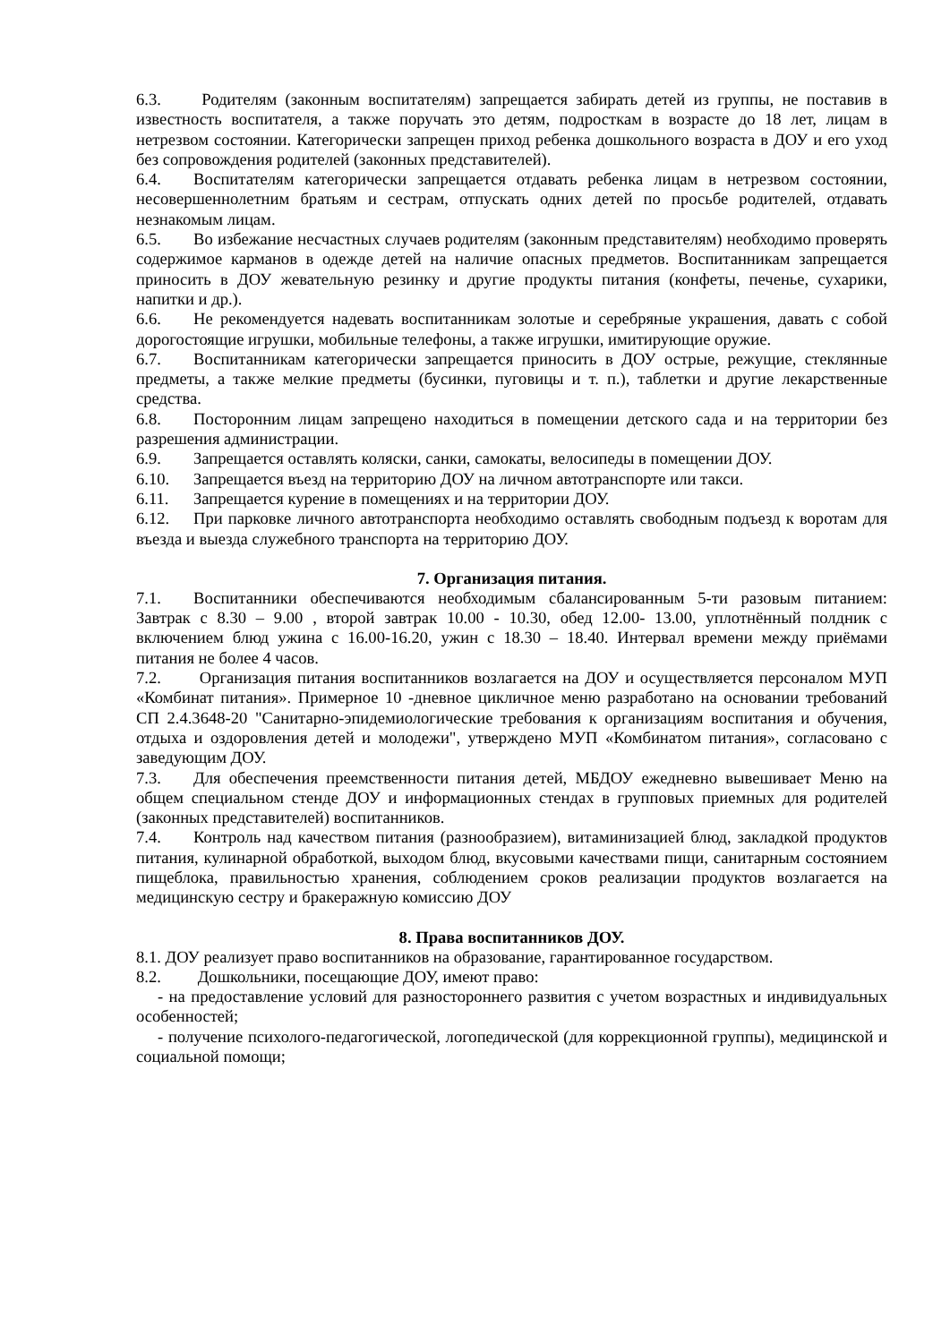6.3. Родителям (законным воспитателям) запрещается забирать детей из группы, не поставив в известность воспитателя, а также поручать это детям, подросткам в возрасте до 18 лет, лицам в нетрезвом состоянии. Категорически запрещен приход ребенка дошкольного возраста в ДОУ и его уход без сопровождения родителей (законных представителей).
6.4. Воспитателям категорически запрещается отдавать ребенка лицам в нетрезвом состоянии, несовершеннолетним братьям и сестрам, отпускать одних детей по просьбе родителей, отдавать незнакомым лицам.
6.5. Во избежание несчастных случаев родителям (законным представителям) необходимо проверять содержимое карманов в одежде детей на наличие опасных предметов. Воспитанникам запрещается приносить в ДОУ жевательную резинку и другие продукты питания (конфеты, печенье, сухарики, напитки и др.).
6.6. Не рекомендуется надевать воспитанникам золотые и серебряные украшения, давать с собой дорогостоящие игрушки, мобильные телефоны, а также игрушки, имитирующие оружие.
6.7. Воспитанникам категорически запрещается приносить в ДОУ острые, режущие, стеклянные предметы, а также мелкие предметы (бусинки, пуговицы и т. п.), таблетки и другие лекарственные средства.
6.8. Посторонним лицам запрещено находиться в помещении детского сада и на территории без разрешения администрации.
6.9. Запрещается оставлять коляски, санки, самокаты, велосипеды в помещении ДОУ.
6.10. Запрещается въезд на территорию ДОУ на личном автотранспорте или такси.
6.11. Запрещается курение в помещениях и на территории ДОУ.
6.12. При парковке личного автотранспорта необходимо оставлять свободным подъезд к воротам для въезда и выезда служебного транспорта на территорию ДОУ.
7. Организация питания.
7.1. Воспитанники обеспечиваются необходимым сбалансированным 5-ти разовым питанием: Завтрак с 8.30 – 9.00 , второй завтрак 10.00 - 10.30, обед 12.00- 13.00, уплотнённый полдник с включением блюд ужина с 16.00-16.20, ужин с 18.30 – 18.40. Интервал времени между приёмами питания не более 4 часов.
7.2. Организация питания воспитанников возлагается на ДОУ и осуществляется персоналом МУП «Комбинат питания». Примерное 10 -дневное цикличное меню разработано на основании требований СП 2.4.3648-20 "Санитарно-эпидемиологические требования к организациям воспитания и обучения, отдыха и оздоровления детей и молодежи", утверждено МУП «Комбинатом питания», согласовано с заведующим ДОУ.
7.3. Для обеспечения преемственности питания детей, МБДОУ ежедневно вывешивает Меню на общем специальном стенде ДОУ и информационных стендах в групповых приемных для родителей (законных представителей) воспитанников.
7.4. Контроль над качеством питания (разнообразием), витаминизацией блюд, закладкой продуктов питания, кулинарной обработкой, выходом блюд, вкусовыми качествами пищи, санитарным состоянием пищеблока, правильностью хранения, соблюдением сроков реализации продуктов возлагается на медицинскую сестру и бракеражную комиссию ДОУ
8. Права воспитанников ДОУ.
8.1. ДОУ реализует право воспитанников на образование, гарантированное государством.
8.2. Дошкольники, посещающие ДОУ, имеют право:
- на предоставление условий для разностороннего развития с учетом возрастных и индивидуальных особенностей;
- получение психолого-педагогической, логопедической (для коррекционной группы), медицинской и социальной помощи;